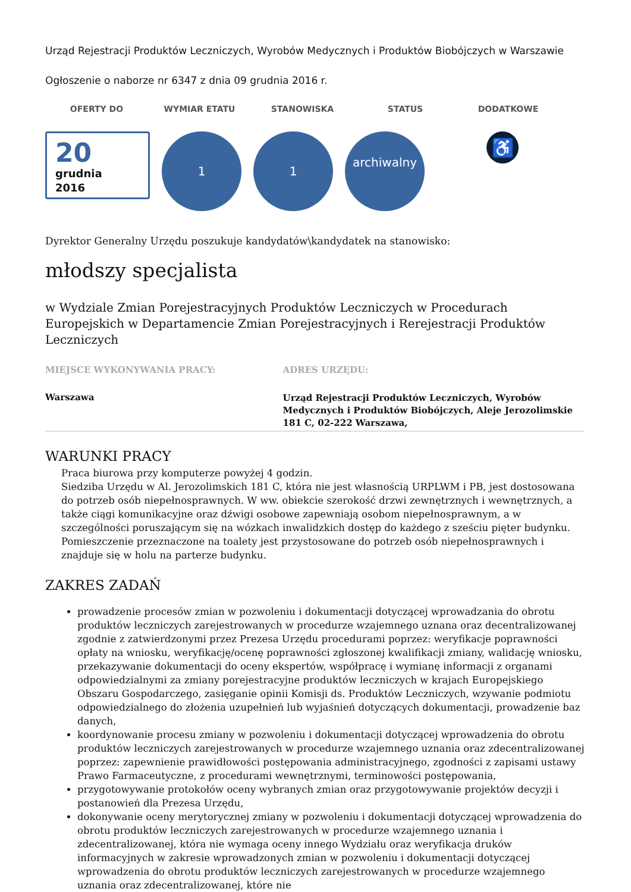Urząd Rejestracji Produktów Leczniczych, Wyrobów Medycznych i Produktów Biobójczych w Warszawie
Ogłoszenie o naborze nr 6347 z dnia 09 grudnia 2016 r.
OFERTY DO WYMIAR ETATU STANOWISKA STATUS DODATKOWE
20
grudnia
2016
1 1
archiwalny
♿
Dyrektor Generalny Urzędu poszukuje kandydatów\kandydatek na stanowisko:
młodszy specjalista
w Wydziale Zmian Porejestracyjnych Produktów Leczniczych w Procedurach Europejskich w Departamencie Zmian Porejestracyjnych i Rerejestracji Produktów Leczniczych
MIEJSCE WYKONYWANIA PRACY:
Warszawa
ADRES URZĘDU:
Urząd Rejestracji Produktów Leczniczych, Wyrobów Medycznych i Produktów Biobójczych, Aleje Jerozolimskie 181 C, 02-222 Warszawa,
WARUNKI PRACY
Praca biurowa przy komputerze powyżej 4 godzin.
Siedziba Urzędu w Al. Jerozolimskich 181 C, która nie jest własnością URPLWM i PB, jest dostosowana do potrzeb osób niepełnosprawnych. W ww. obiekcie szerokość drzwi zewnętrznych i wewnętrznych, a także ciągi komunikacyjne oraz dźwigi osobowe zapewniają osobom niepełnosprawnym, a w szczególności poruszającym się na wózkach inwalidzkich dostęp do każdego z sześciu pięter budynku. Pomieszczenie przeznaczone na toalety jest przystosowane do potrzeb osób niepełnosprawnych i znajduje się w holu na parterze budynku.
ZAKRES ZADAŃ
prowadzenie procesów zmian w pozwoleniu i dokumentacji dotyczącej wprowadzania do obrotu produktów leczniczych zarejestrowanych w procedurze wzajemnego uznana oraz decentralizowanej zgodnie z zatwierdzonymi przez Prezesa Urzędu procedurami poprzez: weryfikacje poprawności opłaty na wniosku, weryfikację/ocenę poprawności zgłoszonej kwalifikacji zmiany, walidację wniosku, przekazywanie dokumentacji do oceny ekspertów, współpracę i wymianę informacji z organami odpowiedzialnymi za zmiany porejestracyjne produktów leczniczych w krajach Europejskiego Obszaru Gospodarczego, zasięganie opinii Komisji ds. Produktów Leczniczych, wzywanie podmiotu odpowiedzialnego do złożenia uzupełnień lub wyjaśnień dotyczących dokumentacji, prowadzenie baz danych,
koordynowanie procesu zmiany w pozwoleniu i dokumentacji dotyczącej wprowadzenia do obrotu produktów leczniczych zarejestrowanych w procedurze wzajemnego uznania oraz zdecentralizowanej poprzez: zapewnienie prawidłowości postępowania administracyjnego, zgodności z zapisami ustawy Prawo Farmaceutyczne, z procedurami wewnętrznymi, terminowości postępowania,
przygotowywanie protokołów oceny wybranych zmian oraz przygotowywanie projektów decyzji i postanowień dla Prezesa Urzędu,
dokonywanie oceny merytorycznej zmiany w pozwoleniu i dokumentacji dotyczącej wprowadzenia do obrotu produktów leczniczych zarejestrowanych w procedurze wzajemnego uznania i zdecentralizowanej, która nie wymaga oceny innego Wydziału oraz weryfikacja druków informacyjnych w zakresie wprowadzonych zmian w pozwoleniu i dokumentacji dotyczącej wprowadzenia do obrotu produktów leczniczych zarejestrowanych w procedurze wzajemnego uznania oraz zdecentralizowanej, które nie